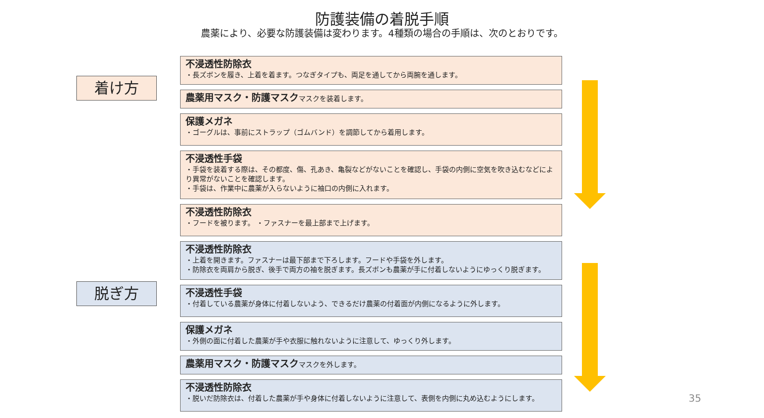防護装備の着脱手順
農薬により、必要な防護装備は変わります。4種類の場合の手順は、次のとおりです。
着け方
不浸透性防除衣
・長ズボンを履き、上着を着ます。つなぎタイプも、両足を通してから両腕を通します。
農薬用マスク・防護マスクマスクを装着します。
保護メガネ
・ゴーグルは、事前にストラップ（ゴムバンド）を調節してから着用します。
不浸透性手袋
・手袋を装着する際は、その都度、傷、孔あき、亀裂などがないことを確認し、手袋の内側に空気を吹き込むなどにより異常がないことを確認します。
・手袋は、作業中に農薬が入らないように袖口の内側に入れます。
不浸透性防除衣
・フードを被ります。 ・ファスナーを最上部まで上げます。
脱ぎ方
不浸透性防除衣
・上着を開きます。ファスナーは最下部まで下ろします。フードや手袋を外します。
・防除衣を両肩から脱ぎ、後手で両方の袖を脱ぎます。長ズボンも農薬が手に付着しないようにゆっくり脱ぎます。
不浸透性手袋
・付着している農薬が身体に付着しないよう、できるだけ農薬の付着面が内側になるように外します。
保護メガネ
・外側の面に付着した農薬が手や衣服に触れないように注意して、ゆっくり外します。
農薬用マスク・防護マスクマスクを外します。
不浸透性防除衣
・脱いだ防除衣は、付着した農薬が手や身体に付着しないように注意して、表側を内側に丸め込むようにします。
35